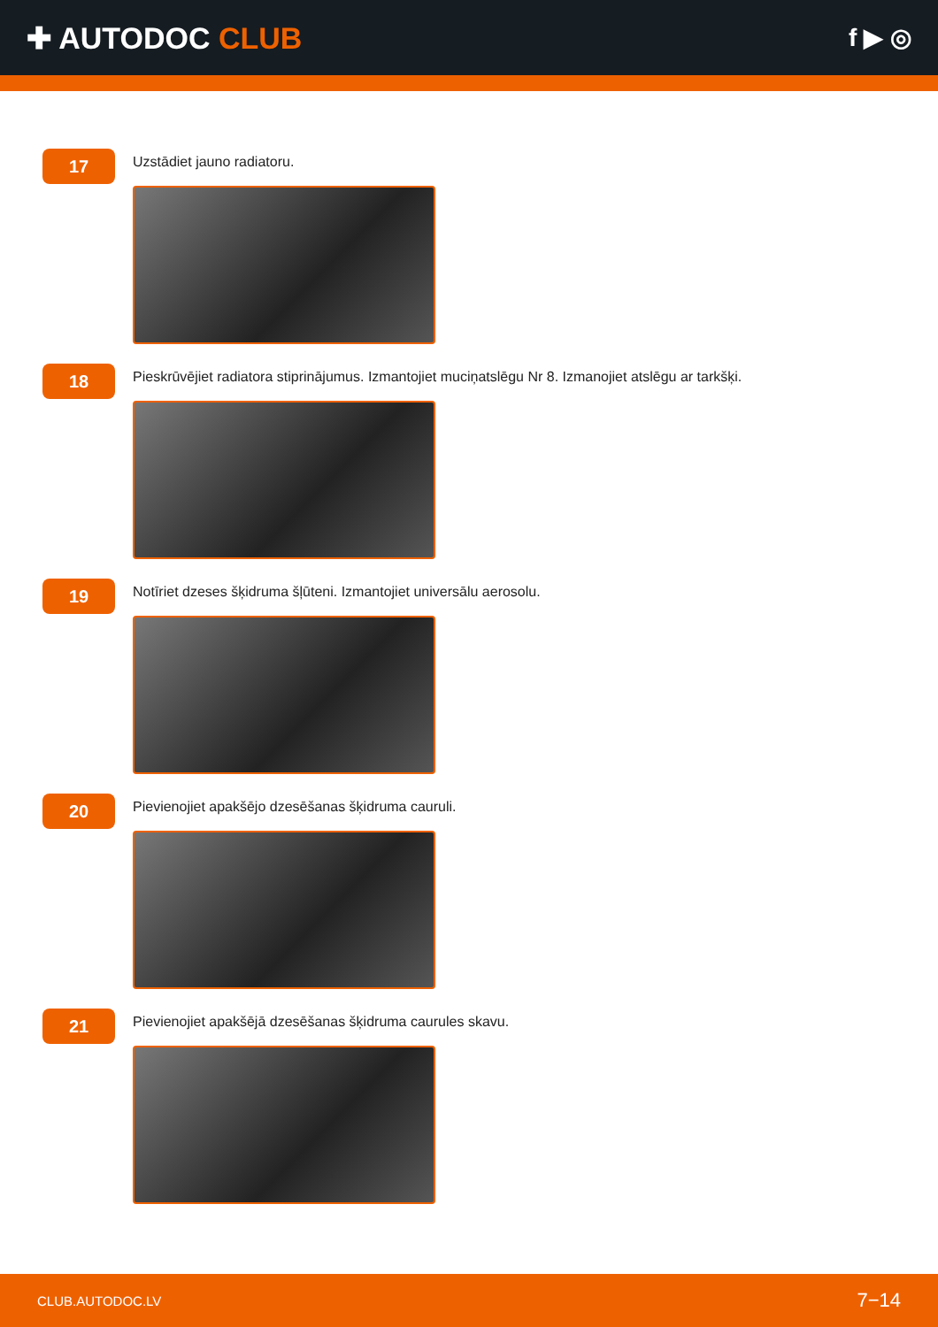✚ AUTODOC CLUB
f ▶ ◎
17
Uzstādiet jauno radiatoru.
18
Pieskrūvējiet radiatora stiprinājumus. Izmantojiet muciņatslēgu Nr 8. Izmanojiet atslēgu ar tarkšķi.
19
Notīriet dzeses šķidruma šļūteni. Izmantojiet universālu aerosolu.
20
Pievienojiet apakšējo dzesēšanas šķidruma cauruli.
21
Pievienojiet apakšējā dzesēšanas šķidruma caurules skavu.
CLUB.AUTODOC.LV 7−14